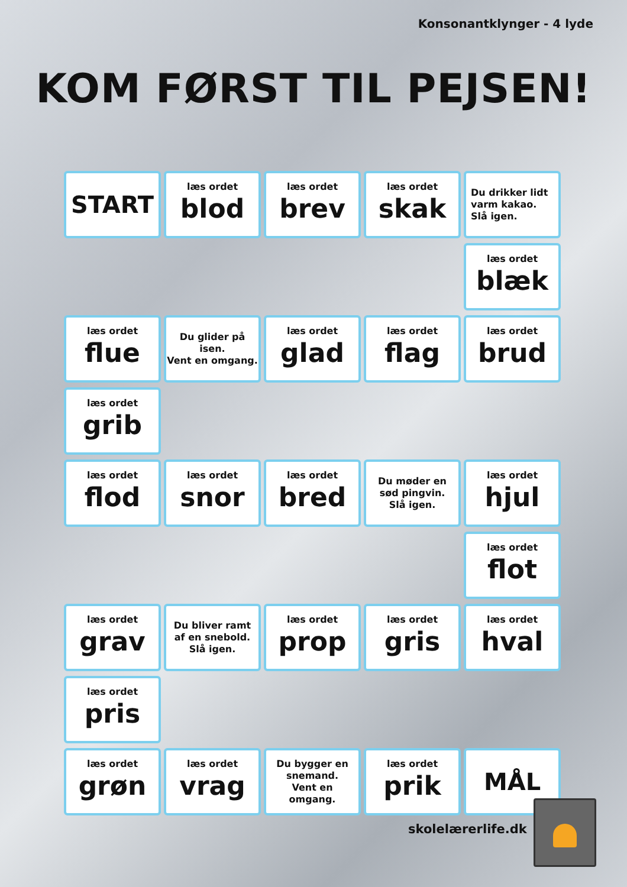Konsonantklynger - 4 lyde
KOM FØRST TIL PEJSEN!
START
læs ordet
blod
læs ordet
brev
læs ordet
skak
Du drikker lidt
varm kakao.
Slå igen.
læs ordet
blæk
læs ordet
flue
Du glider på isen.
Vent en omgang.
læs ordet
glad
læs ordet
flag
læs ordet
brud
læs ordet
grib
læs ordet
flod
læs ordet
snor
læs ordet
bred
Du møder en
sød pingvin.
Slå igen.
læs ordet
hjul
læs ordet
flot
læs ordet
grav
Du bliver ramt
af en snebold.
Slå igen.
læs ordet
prop
læs ordet
gris
læs ordet
hval
læs ordet
pris
læs ordet
grøn
læs ordet
vrag
Du bygger en
snemand.
Vent en
omgang.
læs ordet
prik
MÅL
skolelærerlife.dk